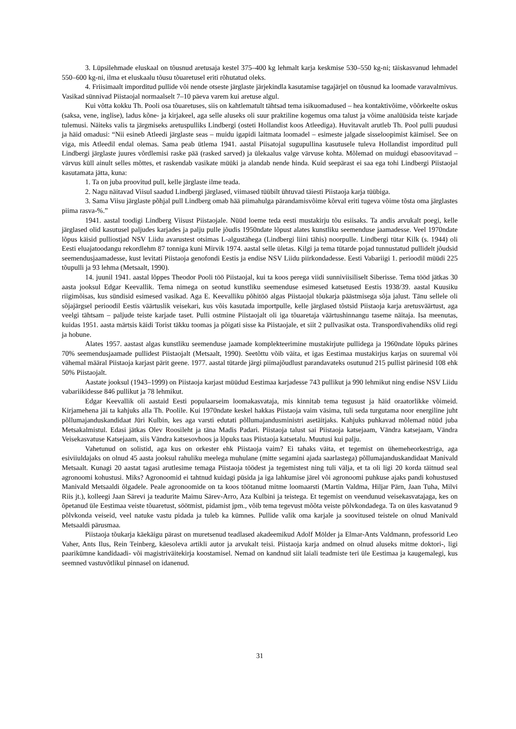3. Lüpsilehmade eluskaal on tõusnud aretusaja kestel 375–400 kg lehmalt karja keskmise 530–550 kg-ni; täiskasvanud lehmadel 550–600 kg-ni, ilma et eluskaalu tõusu tõuaretusel eriti rõhutatud oleks.
4. Friisimaalt imporditud pullide või nende otseste järglaste järjekindla kasutamise tagajärjel on tõusnud ka loomade varavalmivus. Vasikad sünnivad Piistaojal normaalselt 7–10 päeva varem kui aretuse algul.
Kui võtta kokku Th. Pooli osa tõuaretuses, siis on kahtlematult tähtsad tema isikuomadused – hea kontaktivõime, võõrkeelte oskus (saksa, vene, inglise), ladus kõne- ja kirjakeel, aga selle aluseks oli suur praktiline kogemus oma talust ja võime analüüsida teiste karjade tulemusi. Näiteks valis ta järgmiseks aretuspulliks Lindbergi (osteti Hollandist koos Atleediga). Huvitavalt arutleb Th. Pool pulli puudusi ja häid omadusi: “Nii esineb Atleedi järglaste seas – muidu igapidi laitmata loomadel – esimeste jalgade sisseloopimist käimisel. See on viga, mis Atleedil endal olemas. Sama peab ütlema 1941. aastal Piisatojal sugupullina kasutusele tuleva Hollandist imporditud pull Lindbergi järglaste juures võrdlemisi raske pää (rasked sarved) ja ülekaalus valge värvuse kohta. Mõlemad on muidugi ebasoovitavad – värvus küll ainult selles mõttes, et raskendab vasikate müüki ja alandab nende hinda. Kuid seepärast ei saa ega tohi Lindbergi Piistaojal kasutamata jätta, kuna:
1. Ta on juba proovitud pull, kelle järglaste ilme teada.
2. Nagu näitavad Viisul saadud Lindbergi järglased, viimased tüübilt ühtuvad täiesti Piistaoja karja tüübiga.
3. Sama Viisu järglaste põhjal pull Lindberg omab hää piimahulga pärandamisvõime kõrval eriti tugeva võime tõsta oma järglastes piima rasva-%.”
1941. aastal toodigi Lindberg Viisust Piistaojale. Nüüd loeme teda eesti mustakirju tõu esiisaks. Ta andis arvukalt poegi, kelle järglased olid kasutusel paljudes karjades ja palju pulle jõudis 1950ndate lõpust alates kunstliku seemenduse jaamadesse. Veel 1970ndate lõpus käisid pulliostjad NSV Liidu avarustest otsimas L-algustähega (Lindbergi liini tähis) noorpulle. Lindbergi tütar Kilk (s. 1944) oli Eesti eluajatoodangu rekordlehm 87 tonniga kuni Mirvik 1974. aastal selle ületas. Kilgi ja tema tütarde pojad tunnustatud pullidelt jõudsid seemendusjaamadesse, kust levitati Piistaoja genofondi Eestis ja endise NSV Liidu piirkondadesse. Eesti Vabariigi 1. perioodil müüdi 225 tõupulli ja 93 lehma (Metsaalt, 1990).
14. juunil 1941. aastal lõppes Theodor Pooli töö Piistaojal, kui ta koos perega viidi sunniviisiliselt Siberisse. Tema tööd jätkas 30 aasta jooksul Edgar Keevallik. Tema nimega on seotud kunstliku seemenduse esimesed katsetused Eestis 1938/39. aastal Kuusiku riigimõisas, kus sündisid esimesed vasikad. Aga E. Keevalliku põhitöö algas Piistaojal tõukarja päästmisega sõja jalust. Tänu sellele oli sõjajärgsel perioodil Eestis väärtuslik veisekari, kus võis kasutada importpulle, kelle järglased tõstsid Piistaoja karja aretusväärtust, aga veelgi tähtsam – paljude teiste karjade taset. Pulli ostmine Piistaojalt oli iga tõuaretaja väärtushinnangu taseme näitaja. Isa meenutas, kuidas 1951. aasta märtsis käidi Torist täkku toomas ja põigati sisse ka Piistaojale, et siit 2 pullvasikat osta. Transpordivahendiks olid regi ja hobune.
Alates 1957. aastast algas kunstliku seemenduse jaamade komplekteerimine mustakirjute pullidega ja 1960ndate lõpuks pärines 70% seemendusjaamade pullidest Piistaojalt (Metsaalt, 1990). Seetõttu võib väita, et igas Eestimaa mustakirjus karjas on suuremal või vähemal määral Piistaoja karjast pärit geene. 1977. aastal tütarde järgi piimajõudlust parandavateks osutunud 215 pullist pärinesid 108 ehk 50% Piistaojalt.
Aastate jooksul (1943–1999) on Piistaoja karjast müüdud Eestimaa karjadesse 743 pullikut ja 990 lehmikut ning endise NSV Liidu vabariikidesse 846 pullikut ja 78 lehmikut.
Edgar Keevallik oli aastaid Eesti populaarseim loomakasvataja, mis kinnitab tema tegusust ja häid oraatorlikke võimeid. Kirjamehena jäi ta kahjuks alla Th. Poolile. Kui 1970ndate keskel hakkas Piistaoja vaim väsima, tuli seda turgutama noor energiline juht põllumajanduskandidaat Jüri Kulbin, kes aga varsti edutati põllumajandusministri asetäitjaks. Kahjuks puhkavad mõlemad nüüd juba Metsakalmistul. Edasi jätkas Olev Roosileht ja täna Madis Padari. Piistaoja talust sai Piistaoja katsejaam, Vändra katsejaam, Vändra Veisekasvatuse Katsejaam, siis Vändra katsesovhoos ja lõpuks taas Piistaoja katsetalu. Muutusi kui palju.
Vahetunud on solistid, aga kus on orkester ehk Piistaoja vaim? Ei tahaks väita, et tegemist on ühemeheorkestriga, aga esiviiuldajaks on olnud 45 aasta jooksul rahuliku meelega muhulane (mitte segamini ajada saarlastega) põllumajanduskandidaat Manivald Metsaalt. Kunagi 20 aastat tagasi arutlesime temaga Piistaoja töödest ja tegemistest ning tuli välja, et ta oli ligi 20 korda täitnud seal agronoomi kohustusi. Miks? Agronoomid ei tahtnud kuidagi püsida ja iga lahkumise järel või agronoomi puhkuse ajaks pandi kohustused Manivald Metsaaldi õlgadele. Peale agronoomide on ta koos töötanud mitme loomaarsti (Martin Valdma, Hiljar Pärn, Jaan Tuha, Milvi Riis jt.), kolleegi Jaan Särevi ja teadurite Maimu Särev-Arro, Aza Kulbini ja teistega. Et tegemist on veendunud veisekasvatajaga, kes on õpetanud üle Eestimaa veiste tõuaretust, söötmist, pidamist jpm., võib tema tegevust mõõta veiste põlvkondadega. Ta on üles kasvatanud 9 põlvkonda veiseid, veel natuke vastu pidada ja tuleb ka kümnes. Pullide valik oma karjale ja soovitused teistele on olnud Manivald Metsaaldi pärusmaa.
Piistaoja tõukarja käekäigu pärast on muretsenud teadlased akadeemikud Adolf Mölder ja Elmar-Ants Valdmann, professorid Leo Vaher, Ants Ilus, Rein Teinberg, käesoleva artikli autor ja arvukalt teisi. Piistaoja karja andmed on olnud aluseks mitme doktori-, ligi paarikümne kandidaadi- või magistriväitekirja koostamisel. Nemad on kandnud siit laiali teadmiste teri üle Eestimaa ja kaugemalegi, kus seemned vastuvõtlikul pinnasel on idanenud.
31